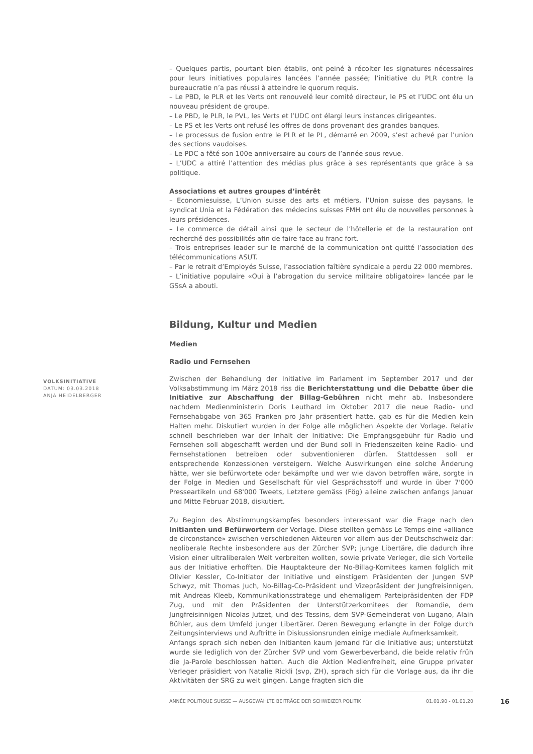VOLKSINITIATIVE
DATUM: 03.03.2018
ANJA HEIDELBERGER
– Quelques partis, pourtant bien établis, ont peiné à récolter les signatures nécessaires pour leurs initiatives populaires lancées l’année passée; l’initiative du PLR contre la bureaucratie n’a pas réussi à atteindre le quorum requis.
– Le PBD, le PLR et les Verts ont renouvelé leur comité directeur, le PS et l’UDC ont élu un nouveau président de groupe.
– Le PBD, le PLR, le PVL, les Verts et l’UDC ont élargi leurs instances dirigeantes.
– Le PS et les Verts ont refusé les offres de dons provenant des grandes banques.
– Le processus de fusion entre le PLR et le PL, démarré en 2009, s’est achevé par l’union des sections vaudoises.
– Le PDC a fêté son 100e anniversaire au cours de l’année sous revue.
– L’UDC a attiré l’attention des médias plus grâce à ses représentants que grâce à sa politique.
Associations et autres groupes d’intérêt
– Economiesuisse, L’Union suisse des arts et métiers, l’Union suisse des paysans, le syndicat Unia et la Fédération des médecins suisses FMH ont élu de nouvelles personnes à leurs présidences.
– Le commerce de détail ainsi que le secteur de l’hôtellerie et de la restauration ont recherché des possibilités afin de faire face au franc fort.
– Trois entreprises leader sur le marché de la communication ont quitté l’association des télécommunications ASUT.
– Par le retrait d’Employés Suisse, l’association faîtière syndicale a perdu 22 000 membres.
– L’initiative populaire «Oui à l’abrogation du service militaire obligatoire» lancée par le GSsA a abouti.
Bildung, Kultur und Medien
Medien
Radio und Fernsehen
Zwischen der Behandlung der Initiative im Parlament im September 2017 und der Volksabstimmung im März 2018 riss die Berichterstattung und die Debatte über die Initiative zur Abschaffung der Billag-Gebühren nicht mehr ab. Insbesondere nachdem Medienministerin Doris Leuthard im Oktober 2017 die neue Radio- und Fernsehabgabe von 365 Franken pro Jahr präsentiert hatte, gab es für die Medien kein Halten mehr. Diskutiert wurden in der Folge alle möglichen Aspekte der Vorlage. Relativ schnell beschrieben war der Inhalt der Initiative: Die Empfangsgebühr für Radio und Fernsehen soll abgeschafft werden und der Bund soll in Friedenszeiten keine Radio- und Fernsehstationen betreiben oder subventionieren dürfen. Stattdessen soll er entsprechende Konzessionen versteigern. Welche Auswirkungen eine solche Änderung hätte, wer sie befürwortete oder bekämpfte und wer wie davon betroffen wäre, sorgte in der Folge in Medien und Gesellschaft für viel Gesprächsstoff und wurde in über 7'000 Presseartikeln und 68'000 Tweets, Letztere gemäss (Fög) alleine zwischen anfangs Januar und Mitte Februar 2018, diskutiert.
Zu Beginn des Abstimmungskampfes besonders interessant war die Frage nach den Initianten und Befürwortern der Vorlage. Diese stellten gemäss Le Temps eine «alliance de circonstance» zwischen verschiedenen Akteuren vor allem aus der Deutschschweiz dar: neoliberale Rechte insbesondere aus der Zürcher SVP; junge Libertäre, die dadurch ihre Vision einer ultraliberalen Welt verbreiten wollten, sowie private Verleger, die sich Vorteile aus der Initiative erhofften. Die Hauptakteure der No-Billag-Komitees kamen folglich mit Olivier Kessler, Co-Initiator der Initiative und einstigem Präsidenten der Jungen SVP Schwyz, mit Thomas Juch, No-Billag-Co-Präsident und Vizepräsident der Jungfreisinnigen, mit Andreas Kleeb, Kommunikationsstratege und ehemaligem Parteipräsidenten der FDP Zug, und mit den Präsidenten der Unterstützerkomitees der Romandie, dem Jungfreisinnigen Nicolas Jutzet, und des Tessins, dem SVP-Gemeinderat von Lugano, Alain Bühler, aus dem Umfeld junger Libertärer. Deren Bewegung erlangte in der Folge durch Zeitungsinterviews und Auftritte in Diskussionsrunden einige mediale Aufmerksamkeit.
Anfangs sprach sich neben den Initianten kaum jemand für die Initiative aus; unterstützt wurde sie lediglich von der Zürcher SVP und vom Gewerbeverband, die beide relativ früh die Ja-Parole beschlossen hatten. Auch die Aktion Medienfreiheit, eine Gruppe privater Verleger präsidiert von Natalie Rickli (svp, ZH), sprach sich für die Vorlage aus, da ihr die Aktivitäten der SRG zu weit gingen. Lange fragten sich die
ANNÉE POLITIQUE SUISSE — AUSGEWÄHLTE BEITRÄGE DER SCHWEIZER POLITIK 01.01.90 - 01.01.20
16